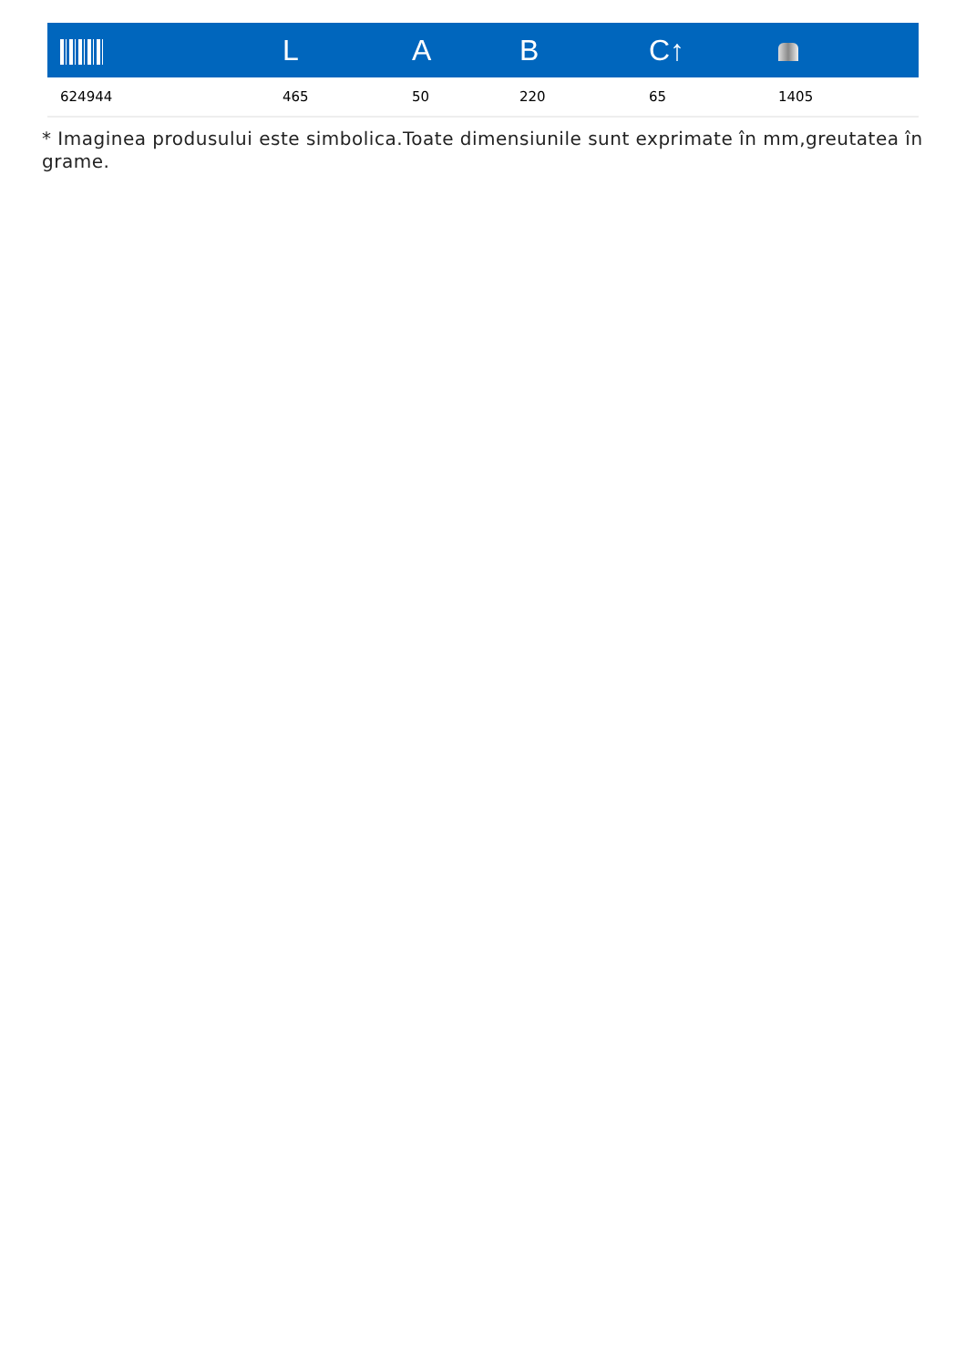| | L | A | B | C↑ | |
| --- | --- | --- | --- | --- | --- |
| 624944 | 465 | 50 | 220 | 65 | 1405 |
* Imaginea produsului este simbolica.Toate dimensiunile sunt exprimate în mm,greutatea în grame.